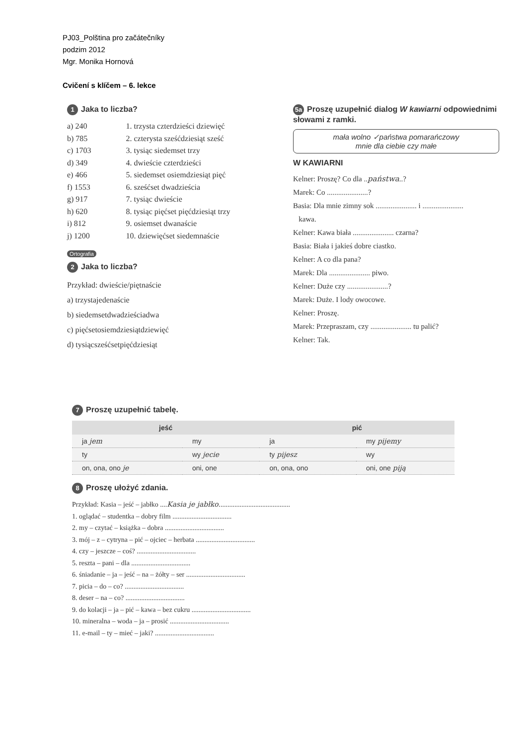PJ03_Polština pro začátečníky
podzim 2012
Mgr. Monika Hornová
Cvičení s klíčem – 6. lekce
1 Jaka to liczba?
a) 240
b) 785
c) 1703
d) 349
e) 466
f) 1553
g) 917
h) 620
i) 812
j) 1200
1. trzysta czterdzieści dziewięć
2. czterysta sześćdziesiąt sześć
3. tysiąc siedemset trzy
4. dwieście czterdzieści
5. siedemset osiemdziesiąt pięć
6. sześćset dwadzieścia
7. tysiąc dwieście
8. tysiąc pięćset pięćdziesiąt trzy
9. osiemset dwanaście
10. dziewięćset siedemnaście
Ortografia
2 Jaka to liczba?
Przykład: dwieście/piętnaście
a) trzystajedenaście
b) siedemsetdwadzieściadwa
c) pięćsetosiemdziesiątdziewięć
d) tysiącsześćsetpięćdziesiąt
5a Proszę uzupełnić dialog W kawiarni odpowiednimi słowami z ramki.
mała wolno ✓państwa pomarańczowy
mnie dla ciebie czy małe
W KAWIARNI
Kelner: Proszę? Co dla ..państwa..?
Marek: Co ......................?
Basia: Dla mnie zimny sok ...................... i ......................
kawa.
Kelner: Kawa biała ...................... czarna?
Basia: Biała i jakieś dobre ciastko.
Kelner: A co dla pana?
Marek: Dla ...................... piwo.
Kelner: Duże czy ......................?
Marek: Duże. I lody owocowe.
Kelner: Proszę.
Marek: Przepraszam, czy ...................... tu palić?
Kelner: Tak.
7 Proszę uzupełnić tabelę.
| jeść | | pić | |
| --- | --- | --- | --- |
| ja jem | my | ja | my pijemy |
| ty | wy jecie | ty pijesz | wy |
| on, ona, ono je | oni, one | on, ona, ono | oni, one piją |
8 Proszę ułożyć zdania.
Przykład: Kasia – jeść – jabłko ....Kasia je jabłko.........................................
1. oglądać – studentka – dobry film ..................................
2. my – czytać – książka – dobra ..................................
3. mój – z – cytryna – pić – ojciec – herbata ..................................
4. czy – jeszcze – coś? ..................................
5. reszta – pani – dla ..................................
6. śniadanie – ja – jeść – na – żółty – ser ..................................
7. picia – do – co? ..................................
8. deser – na – co? ..................................
9. do kolacji – ja – pić – kawa – bez cukru ..................................
10. mineralna – woda – ja – prosić ..................................
11. e-mail – ty – mieć – jaki? ..................................